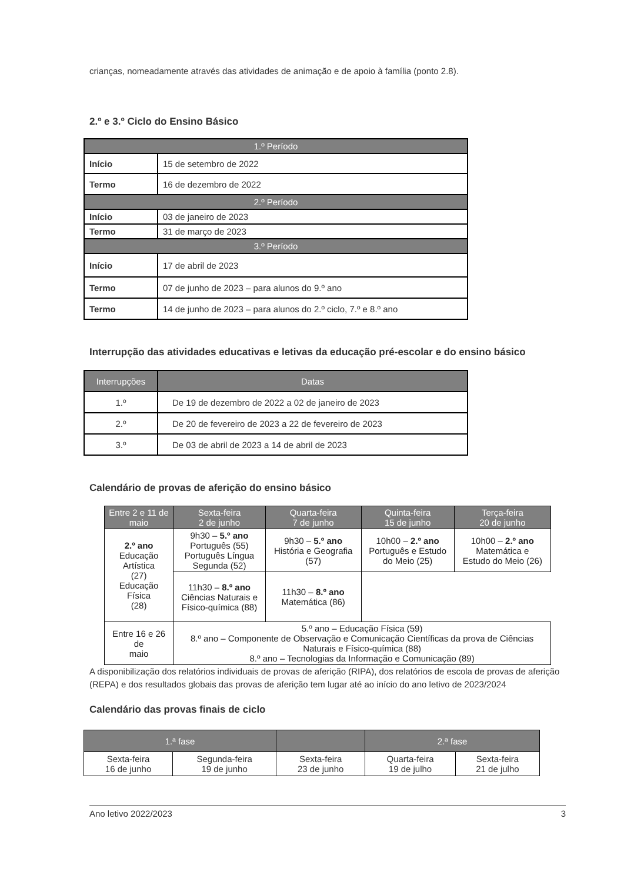crianças, nomeadamente através das atividades de animação e de apoio à família (ponto 2.8).
2.º e 3.º Ciclo do Ensino Básico
| 1.º Período | |
| Início | 15 de setembro de 2022 |
| Termo | 16 de dezembro de 2022 |
| 2.º Período | |
| Início | 03 de janeiro de 2023 |
| Termo | 31 de março de 2023 |
| 3.º Período | |
| Início | 17 de abril de 2023 |
| Termo | 07 de junho de 2023 – para alunos do 9.º ano |
| Termo | 14 de junho de 2023 – para alunos do 2.º ciclo, 7.º e 8.º ano |
Interrupção das atividades educativas e letivas da educação pré-escolar e do ensino básico
| Interrupções | Datas |
| --- | --- |
| 1.º | De 19 de dezembro de 2022 a 02 de janeiro de 2023 |
| 2.º | De 20 de fevereiro de 2023 a 22 de fevereiro de 2023 |
| 3.º | De 03 de abril de 2023 a 14 de abril de 2023 |
Calendário de provas de aferição do ensino básico
| Entre 2 e 11 de maio | Sexta-feira 2 de junho | Quarta-feira 7 de junho | Quinta-feira 15 de junho | Terça-feira 20 de junho |
| --- | --- | --- | --- | --- |
| 2.º ano Educação Artística (27) Educação Física (28) | 9h30 – 5.º ano Português (55) Português Língua Segunda (52) | 9h30 – 5.º ano História e Geografia (57) | 10h00 – 2.º ano Português e Estudo do Meio (25) | 10h00 – 2.º ano Matemática e Estudo do Meio (26) |
| | 11h30 – 8.º ano Ciências Naturais e Físico-química (88) | 11h30 – 8.º ano Matemática (86) | | |
| Entre 16 e 26 de maio | 5.º ano – Educação Física (59) 8.º ano – Componente de Observação e Comunicação Científicas da prova de Ciências Naturais e Físico-química (88) 8.º ano – Tecnologias da Informação e Comunicação (89) | | | |
A disponibilização dos relatórios individuais de provas de aferição (RIPA), dos relatórios de escola de provas de aferição (REPA) e dos resultados globais das provas de aferição tem lugar até ao início do ano letivo de 2023/2024
Calendário das provas finais de ciclo
| 1.ª fase | | | 2.ª fase | |
| --- | --- | --- | --- | --- |
| Sexta-feira 16 de junho | Segunda-feira 19 de junho | Sexta-feira 23 de junho | Quarta-feira 19 de julho | Sexta-feira 21 de julho |
Ano letivo 2022/2023 3